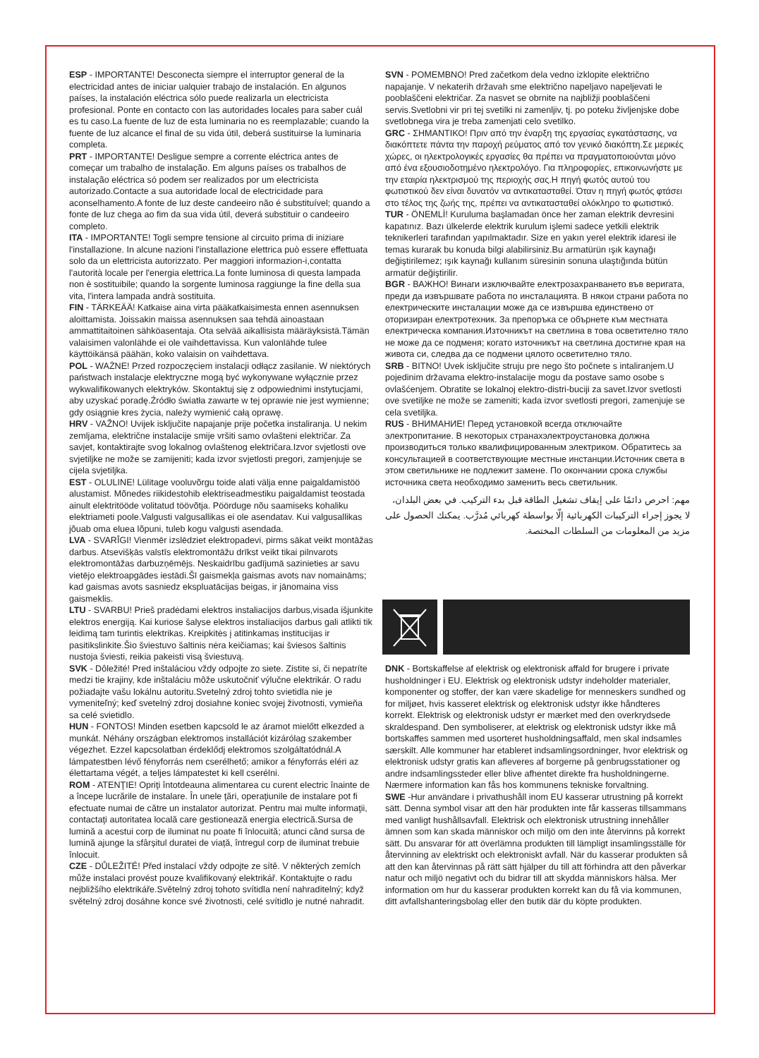ESP - IMPORTANTE! Desconecta siempre el interruptor general de la electricidad antes de iniciar ualquier trabajo de instalación. En algunos países, la instalación eléctrica sólo puede realizarla un electricista profesional. Ponte en contacto con las autoridades locales para saber cuál es tu caso.La fuente de luz de esta luminaria no es reemplazable; cuando la fuente de luz alcance el final de su vida útil, deberá sustituirse la luminaria completa.
PRT - IMPORTANTE! Desligue sempre a corrente eléctrica antes de começar um trabalho de instalação. Em alguns países os trabalhos de instalação eléctrica só podem ser realizados por um electricista autorizado.Contacte a sua autoridade local de electricidade para aconselhamento.A fonte de luz deste candeeiro não é substituível; quando a fonte de luz chega ao fim da sua vida útil, deverá substituir o candeeiro completo.
ITA - IMPORTANTE! Togli sempre tensione al circuito prima di iniziare l'installazione. In alcune nazioni l'installazione elettrica può essere effettuata solo da un elettricista autorizzato. Per maggiori informazion-i,contatta l'autorità locale per l'energia elettrica.La fonte luminosa di questa lampada non è sostituibile; quando la sorgente luminosa raggiunge la fine della sua vita, l'intera lampada andrà sostituita.
FIN - TÄRKEÄÄ! Katkaise aina virta pääkatkaisimesta ennen asennuksen aloittamista. Joissakin maissa asennuksen saa tehdä ainoastaan ammattitaitoinen sähköasentaja. Ota selvää aikallisista määräyksistä.Tämän valaisimen valonlähde ei ole vaihdettavissa. Kun valonlähde tulee käyttöikänsä päähän, koko valaisin on vaihdettava.
POL - WAŻNE! Przed rozpoczęciem instalacji odłącz zasilanie. W niektórych państwach instalacje elektryczne mogą być wykonywane wyłącznie przez wykwalifikowanych elektryków. Skontaktuj się z odpowiednimi instytucjami, aby uzyskać poradę.Źródło światła zawarte w tej oprawie nie jest wymienne; gdy osiągnie kres życia, należy wymienić całą oprawę.
HRV - VAŽNO! Uvijek isključite napajanje prije početka instaliranja. U nekim zemljama, električne instalacije smije vršiti samo ovlašteni električar. Za savjet, kontaktirajte svog lokalnog ovlaštenog električara.Izvor svjetlosti ove svjetiljke ne može se zamijeniti; kada izvor svjetlosti pregori, zamjenjuje se cijela svjetiljka.
EST - OLULINE! Lülitage vooluvõrgu toide alati välja enne paigaldamistöö alustamist. Mõnedes riikidestohib elektriseadmestiku paigaldamist teostada ainult elektritööde volitatud töövõtja. Pöörduge nõu saamiseks kohaliku elektriameti poole.Valgusti valgusallikas ei ole asendatav. Kui valgusallikas jõuab oma eluea lõpuni, tuleb kogu valgusti asendada.
LVA - SVARĪGI! Vienmēr izslēdziet elektropadevi, pirms sākat veikt montāžas darbus. Atsevišķās valstīs elektromontāžu drīkst veikt tikai pilnvarots elektromontāžas darbuzņēmējs. Neskaidrību gadījumā sazinieties ar savu vietējo elektroapgādes iestādi.Šī gaismekļa gaismas avots nav nomaināms; kad gaismas avots sasniedz ekspluatācijas beigas, ir jānomaina viss gaismeklis.
LTU - SVARBU! Prieš pradėdami elektros instaliacijos darbus,visada išjunkite elektros energiją. Kai kuriose šalyse elektros instaliacijos darbus gali atlikti tik leidimą tam turintis elektrikas. Kreipkitės į atitinkamas institucijas ir pasitikslinkite.Šio šviestuvo šaltinis nėra keičiamas; kai šviesos šaltinis nustoja šviesti, reikia pakeisti visą šviestuvą.
SVK - Dôležité! Pred inštaláciou vždy odpojte zo siete. Zistite si, či nepatríte medzi tie krajiny, kde inštaláciu môže uskutočniť výlučne elektrikár. O radu požiadajte vašu lokálnu autoritu.Svetelný zdroj tohto svietidla nie je vymeniteľný; keď svetelný zdroj dosiahne koniec svojej životnosti, vymieňa sa celé svietidlo.
HUN - FONTOS! Minden esetben kapcsold le az áramot mielőtt elkezded a munkát. Néhány országban elektromos installációt kizárólag szakember végezhet. Ezzel kapcsolatban érdeklődj elektromos szolgáltatódnál.A lámpatestben lévő fényforrás nem cserélhető; amikor a fényforrás eléri az élettartama végét, a teljes lámpatestet ki kell cserélni.
ROM - ATENŢIE! Opriţi întotdeauna alimentarea cu curent electric înainte de a începe lucrările de instalare. În unele ţări, operaţiunile de instalare pot fi efectuate numai de către un instalator autorizat. Pentru mai multe informaţii, contactaţi autoritatea locală care gestionează energia electrică.Sursa de lumină a acestui corp de iluminat nu poate fi înlocuită; atunci când sursa de lumină ajunge la sfârșitul duratei de viață, întregul corp de iluminat trebuie înlocuit.
CZE - DŮLEŽITÉ! Před instalací vždy odpojte ze sítě. V některých zemích může instalaci provést pouze kvalifikovaný elektrikář. Kontaktujte o radu nejbližšího elektrikáře.Světelný zdroj tohoto svítidla není nahraditelný; když světelný zdroj dosáhne konce své životnosti, celé svítidlo je nutné nahradit.
SVN - POMEMBNO! Pred začetkom dela vedno izklopite električno napajanje. V nekaterih državah sme električno napeljavo napeljevati le pooblaščeni električar. Za nasvet se obrnite na najbližji pooblaščeni servis.Svetlobni vir pri tej svetilki ni zamenljiv, tj. po poteku življenjske dobe svetlobnega vira je treba zamenjati celo svetilko.
GRC - ΣΗΜΑΝΤΙΚΟ! Πριν από την έναρξη της εργασίας εγκατάστασης, να διακόπτετε πάντα την παροχή ρεύματος από τον γενικό διακόπτη.Σε μερικές χώρες, οι ηλεκτρολογικές εργασίες θα πρέπει να πραγματοποιούνται μόνο από ένα εξουσιοδοτημένο ηλεκτρολόγο. Για πληροφορίες, επικοινωνήστε με την εταιρία ηλεκτρισμού της περιοχής σας.Η πηγή φωτός αυτού του φωτιστικού δεν είναι δυνατόν να αντικατασταθεί. Όταν η πηγή φωτός φτάσει στο τέλος της ζωής της, πρέπει να αντικατασταθεί ολόκληρο το φωτιστικό.
TUR - ÖNEMLİ! Kuruluma başlamadan önce her zaman elektrik devresini kapatınız. Bazı ülkelerde elektrik kurulum işlemi sadece yetkili elektrik teknikerleri tarafından yapılmaktadır. Size en yakın yerel elektrik idaresi ile temas kurarak bu konuda bilgi alabilirsiniz.Bu armatürün ışık kaynağı değiştirilemez; ışık kaynağı kullanım süresinin sonuna ulaştığında bütün armatür değiştirilir.
BGR - ВАЖНО! Винаги изключвайте електрозахранването във веригата, преди да извършвате работа по инсталацията. В някои страни работа по електрическите инсталации може да се извършва единствено от оторизиран електротехник. За препоръка се обърнете към местната електрическа компания.Източникът на светлина в това осветително тяло не може да се подменя; когато източникът на светлина достигне края на живота си, следва да се подмени цялото осветително тяло.
SRB - BITNO! Uvek isključite struju pre nego što počnete s intaliranjem.U pojedinim državama elektro-instalacije mogu da postave samo osobe s ovlašćenjem. Obratite se lokalnoj elektro-distri-buciji za savet.Izvor svetlosti ove svetiljke ne može se zameniti; kada izvor svetlosti pregori, zamenjuje se cela svetiljka.
RUS - ВНИМАНИЕ! Перед установкой всегда отключайте электропитание. В некоторых странахэлектроустановка должна производиться только квалифицированным электриком. Обратитесь за консультацией в соответствующие местные инстанции.Источник света в этом светильнике не подлежит замене. По окончании срока службы источника света необходимо заменить весь светильник.
مهم: احرص دائمًا على إيقاف تشغيل الطاقة قبل بدء التركيب. في بعض البلدان، لا يجوز إجراء التركيبات الكهربائية إلّا بواسطة كهربائي مُدرَّب. يمكنك الحصول على مزيد من المعلومات من السلطات المختصة.
DNK - Bortskaffelse af elektrisk og elektronisk affald for brugere i private husholdninger i EU. Elektrisk og elektronisk udstyr indeholder materialer, komponenter og stoffer, der kan være skadelige for menneskers sundhed og for miljøet, hvis kasseret elektrisk og elektronisk udstyr ikke håndteres korrekt. Elektrisk og elektronisk udstyr er mærket med den overkrydsede skraldespand. Den symboliserer, at elektrisk og elektronisk udstyr ikke må bortskaffes sammen med usorteret husholdningsaffald, men skal indsamles særskilt. Alle kommuner har etableret indsamlingsordninger, hvor elektrisk og elektronisk udstyr gratis kan afleveres af borgerne på genbrugsstationer og andre indsamlingssteder eller blive afhentet direkte fra husholdningerne. Nærmere information kan fås hos kommunens tekniske forvaltning.
SWE -Hur användare i privathushåll inom EU kasserar utrustning på korrekt sätt. Denna symbol visar att den här produkten inte får kasseras tillsammans med vanligt hushållsavfall. Elektrisk och elektronisk utrustning innehåller ämnen som kan skada människor och miljö om den inte återvinns på korrekt sätt. Du ansvarar för att överlämna produkten till lämpligt insamlingsställe för återvinning av elektriskt och elektroniskt avfall. När du kasserar produkten så att den kan återvinnas på rätt sätt hjälper du till att förhindra att den påverkar natur och miljö negativt och du bidrar till att skydda människors hälsa. Mer information om hur du kasserar produkten korrekt kan du få via kommunen, ditt avfallshanteringsbolag eller den butik där du köpte produkten.